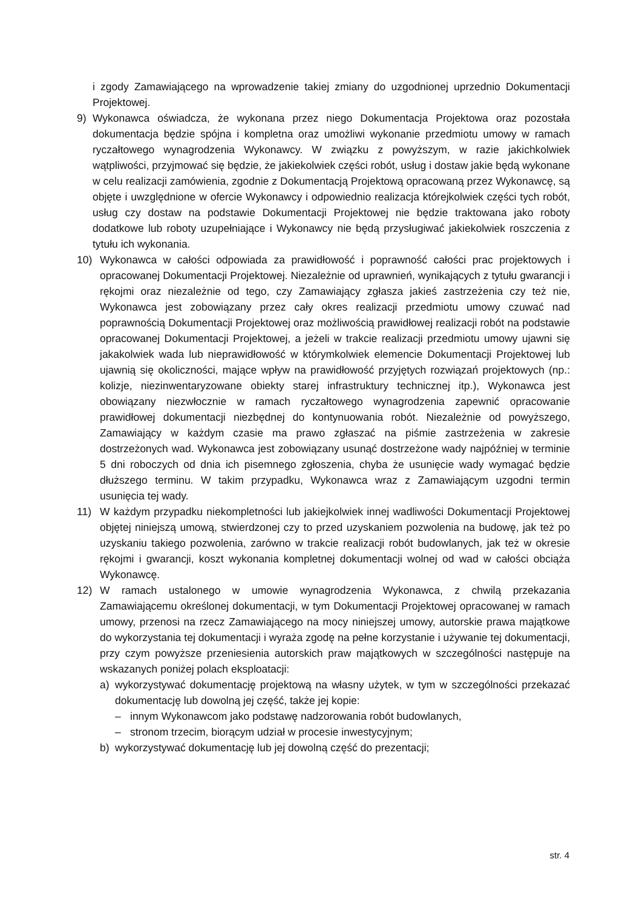i zgody Zamawiającego na wprowadzenie takiej zmiany do uzgodnionej uprzednio Dokumentacji Projektowej.
9) Wykonawca oświadcza, że wykonana przez niego Dokumentacja Projektowa oraz pozostała dokumentacja będzie spójna i kompletna oraz umożliwi wykonanie przedmiotu umowy w ramach ryczałtowego wynagrodzenia Wykonawcy. W związku z powyższym, w razie jakichkolwiek wątpliwości, przyjmować się będzie, że jakiekolwiek części robót, usług i dostaw jakie będą wykonane w celu realizacji zamówienia, zgodnie z Dokumentacją Projektową opracowaną przez Wykonawcę, są objęte i uwzględnione w ofercie Wykonawcy i odpowiednio realizacja którejkolwiek części tych robót, usług czy dostaw na podstawie Dokumentacji Projektowej nie będzie traktowana jako roboty dodatkowe lub roboty uzupełniające i Wykonawcy nie będą przysługiwać jakiekolwiek roszczenia z tytułu ich wykonania.
10) Wykonawca w całości odpowiada za prawidłowość i poprawność całości prac projektowych i opracowanej Dokumentacji Projektowej. Niezależnie od uprawnień, wynikających z tytułu gwarancji i rękojmi oraz niezależnie od tego, czy Zamawiający zgłasza jakieś zastrzeżenia czy też nie, Wykonawca jest zobowiązany przez cały okres realizacji przedmiotu umowy czuwać nad poprawnością Dokumentacji Projektowej oraz możliwością prawidłowej realizacji robót na podstawie opracowanej Dokumentacji Projektowej, a jeżeli w trakcie realizacji przedmiotu umowy ujawni się jakakolwiek wada lub nieprawidłowość w którymkolwiek elemencie Dokumentacji Projektowej lub ujawnią się okoliczności, mające wpływ na prawidłowość przyjętych rozwiązań projektowych (np.: kolizje, niezinwentaryzowane obiekty starej infrastruktury technicznej itp.), Wykonawca jest obowiązany niezwłocznie w ramach ryczałtowego wynagrodzenia zapewnić opracowanie prawidłowej dokumentacji niezbędnej do kontynuowania robót. Niezależnie od powyższego, Zamawiający w każdym czasie ma prawo zgłaszać na piśmie zastrzeżenia w zakresie dostrzeżonych wad. Wykonawca jest zobowiązany usunąć dostrzeżone wady najpóźniej w terminie 5 dni roboczych od dnia ich pisemnego zgłoszenia, chyba że usunięcie wady wymagać będzie dłuższego terminu. W takim przypadku, Wykonawca wraz z Zamawiającym uzgodni termin usunięcia tej wady.
11) W każdym przypadku niekompletności lub jakiejkolwiek innej wadliwości Dokumentacji Projektowej objętej niniejszą umową, stwierdzonej czy to przed uzyskaniem pozwolenia na budowę, jak też po uzyskaniu takiego pozwolenia, zarówno w trakcie realizacji robót budowlanych, jak też w okresie rękojmi i gwarancji, koszt wykonania kompletnej dokumentacji wolnej od wad w całości obciąża Wykonawcę.
12) W ramach ustalonego w umowie wynagrodzenia Wykonawca, z chwilą przekazania Zamawiającemu określonej dokumentacji, w tym Dokumentacji Projektowej opracowanej w ramach umowy, przenosi na rzecz Zamawiającego na mocy niniejszej umowy, autorskie prawa majątkowe do wykorzystania tej dokumentacji i wyraża zgodę na pełne korzystanie i używanie tej dokumentacji, przy czym powyższe przeniesienia autorskich praw majątkowych w szczególności następuje na wskazanych poniżej polach eksploatacji:
a) wykorzystywać dokumentację projektową na własny użytek, w tym w szczególności przekazać dokumentację lub dowolną jej część, także jej kopie:
– innym Wykonawcom jako podstawę nadzorowania robót budowlanych,
– stronom trzecim, biorącym udział w procesie inwestycyjnym;
b) wykorzystywać dokumentację lub jej dowolną część do prezentacji;
str. 4